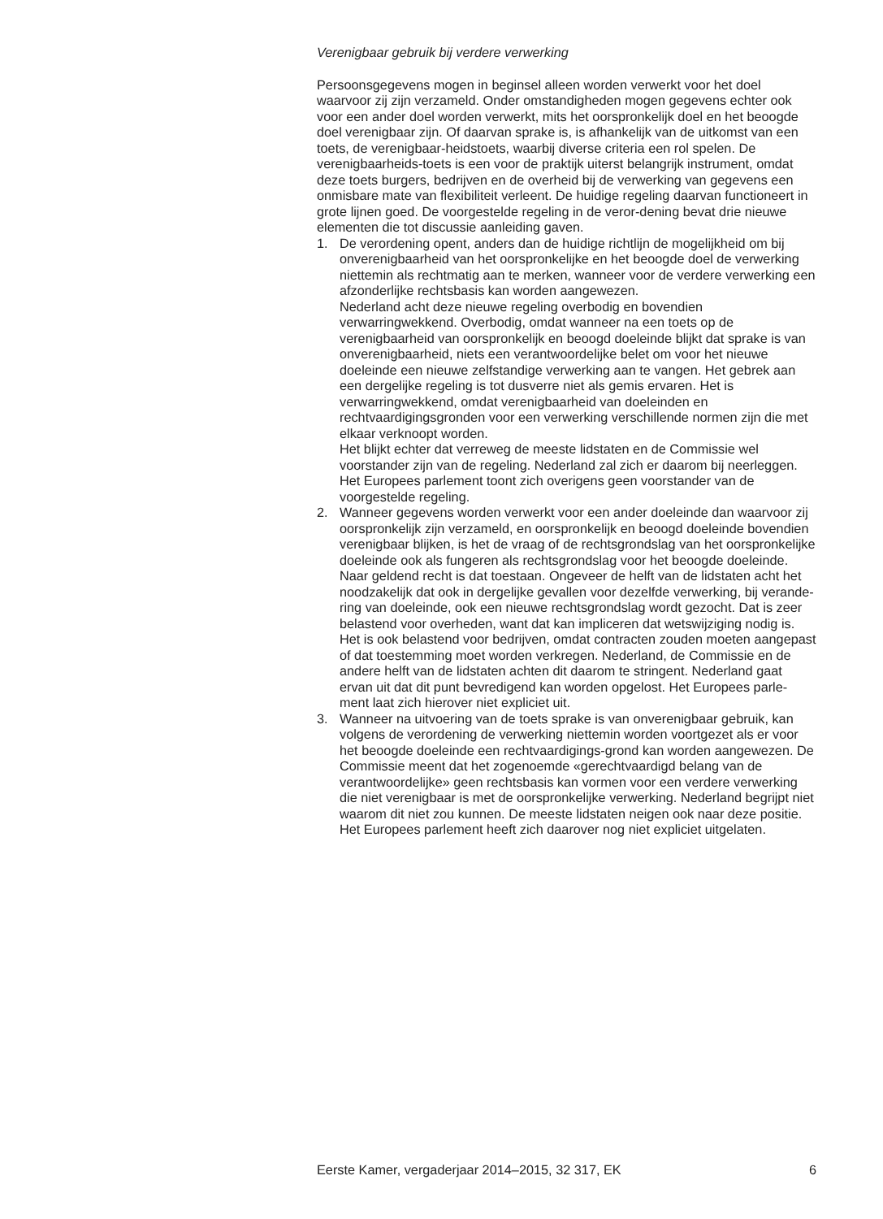Verenigbaar gebruik bij verdere verwerking
Persoonsgegevens mogen in beginsel alleen worden verwerkt voor het doel waarvoor zij zijn verzameld. Onder omstandigheden mogen gegevens echter ook voor een ander doel worden verwerkt, mits het oorspronkelijk doel en het beoogde doel verenigbaar zijn. Of daarvan sprake is, is afhankelijk van de uitkomst van een toets, de verenigbaar-heidstoets, waarbij diverse criteria een rol spelen. De verenigbaarheids-toets is een voor de praktijk uiterst belangrijk instrument, omdat deze toets burgers, bedrijven en de overheid bij de verwerking van gegevens een onmisbare mate van flexibiliteit verleent. De huidige regeling daarvan functioneert in grote lijnen goed. De voorgestelde regeling in de veror-dening bevat drie nieuwe elementen die tot discussie aanleiding gaven.
1. De verordening opent, anders dan de huidige richtlijn de mogelijkheid om bij onverenigbaarheid van het oorspronkelijke en het beoogde doel de verwerking niettemin als rechtmatig aan te merken, wanneer voor de verdere verwerking een afzonderlijke rechtsbasis kan worden aangewezen.
Nederland acht deze nieuwe regeling overbodig en bovendien verwarringwekkend. Overbodig, omdat wanneer na een toets op de verenigbaarheid van oorspronkelijk en beoogd doeleinde blijkt dat sprake is van onverenigbaarheid, niets een verantwoordelijke belet om voor het nieuwe doeleinde een nieuwe zelfstandige verwerking aan te vangen. Het gebrek aan een dergelijke regeling is tot dusverre niet als gemis ervaren. Het is verwarringwekkend, omdat verenigbaarheid van doeleinden en rechtvaardigingsgronden voor een verwerking verschillende normen zijn die met elkaar verknoopt worden.
Het blijkt echter dat verreweg de meeste lidstaten en de Commissie wel voorstander zijn van de regeling. Nederland zal zich er daarom bij neerleggen. Het Europees parlement toont zich overigens geen voorstander van de voorgestelde regeling.
2. Wanneer gegevens worden verwerkt voor een ander doeleinde dan waarvoor zij oorspronkelijk zijn verzameld, en oorspronkelijk en beoogd doeleinde bovendien verenigbaar blijken, is het de vraag of de rechtsgrondslag van het oorspronkelijke doeleinde ook als fungeren als rechtsgrondslag voor het beoogde doeleinde. Naar geldend recht is dat toestaan. Ongeveer de helft van de lidstaten acht het noodzakelijk dat ook in dergelijke gevallen voor dezelfde verwerking, bij verande-ring van doeleinde, ook een nieuwe rechtsgrondslag wordt gezocht. Dat is zeer belastend voor overheden, want dat kan impliceren dat wetswijziging nodig is. Het is ook belastend voor bedrijven, omdat contracten zouden moeten aangepast of dat toestemming moet worden verkregen. Nederland, de Commissie en de andere helft van de lidstaten achten dit daarom te stringent. Nederland gaat ervan uit dat dit punt bevredigend kan worden opgelost. Het Europees parle-ment laat zich hierover niet expliciet uit.
3. Wanneer na uitvoering van de toets sprake is van onverenigbaar gebruik, kan volgens de verordening de verwerking niettemin worden voortgezet als er voor het beoogde doeleinde een rechtvaardigings-grond kan worden aangewezen. De Commissie meent dat het zogenoemde «gerechtvaardigd belang van de verantwoordelijke» geen rechtsbasis kan vormen voor een verdere verwerking die niet verenigbaar is met de oorspronkelijke verwerking. Nederland begrijpt niet waarom dit niet zou kunnen. De meeste lidstaten neigen ook naar deze positie. Het Europees parlement heeft zich daarover nog niet expliciet uitgelaten.
Eerste Kamer, vergaderjaar 2014–2015, 32 317, EK 6